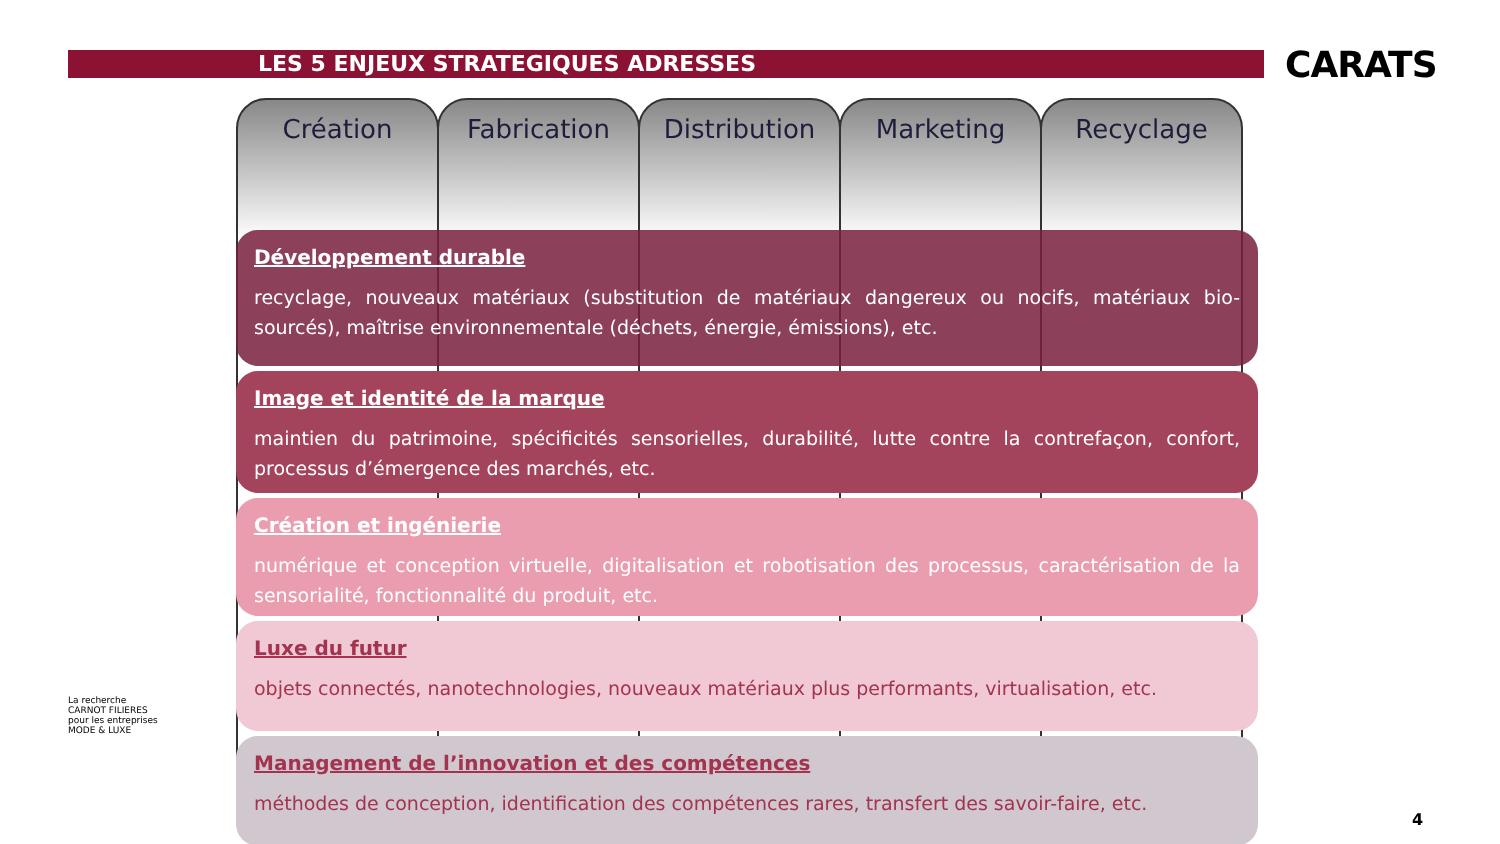LES 5 ENJEUX STRATEGIQUES ADRESSES
CARATS
Création Fabrication Distribution Marketing Recyclage
Développement durable
recyclage, nouveaux matériaux (substitution de matériaux dangereux ou nocifs, matériaux bio-sourcés), maîtrise environnementale (déchets, énergie, émissions), etc.
Image et identité de la marque
maintien du patrimoine, spécificités sensorielles, durabilité, lutte contre la contrefaçon, confort, processus d’émergence des marchés, etc.
Création et ingénierie
numérique et conception virtuelle, digitalisation et robotisation des processus, caractérisation de la sensorialité, fonctionnalité du produit, etc.
Luxe du futur
objets connectés, nanotechnologies, nouveaux matériaux plus performants, virtualisation, etc.
Management de l’innovation et des compétences
méthodes de conception, identification des compétences rares, transfert des savoir-faire, etc.
La recherche
CARNOT FILIERES
pour les entreprises
MODE & LUXE
4